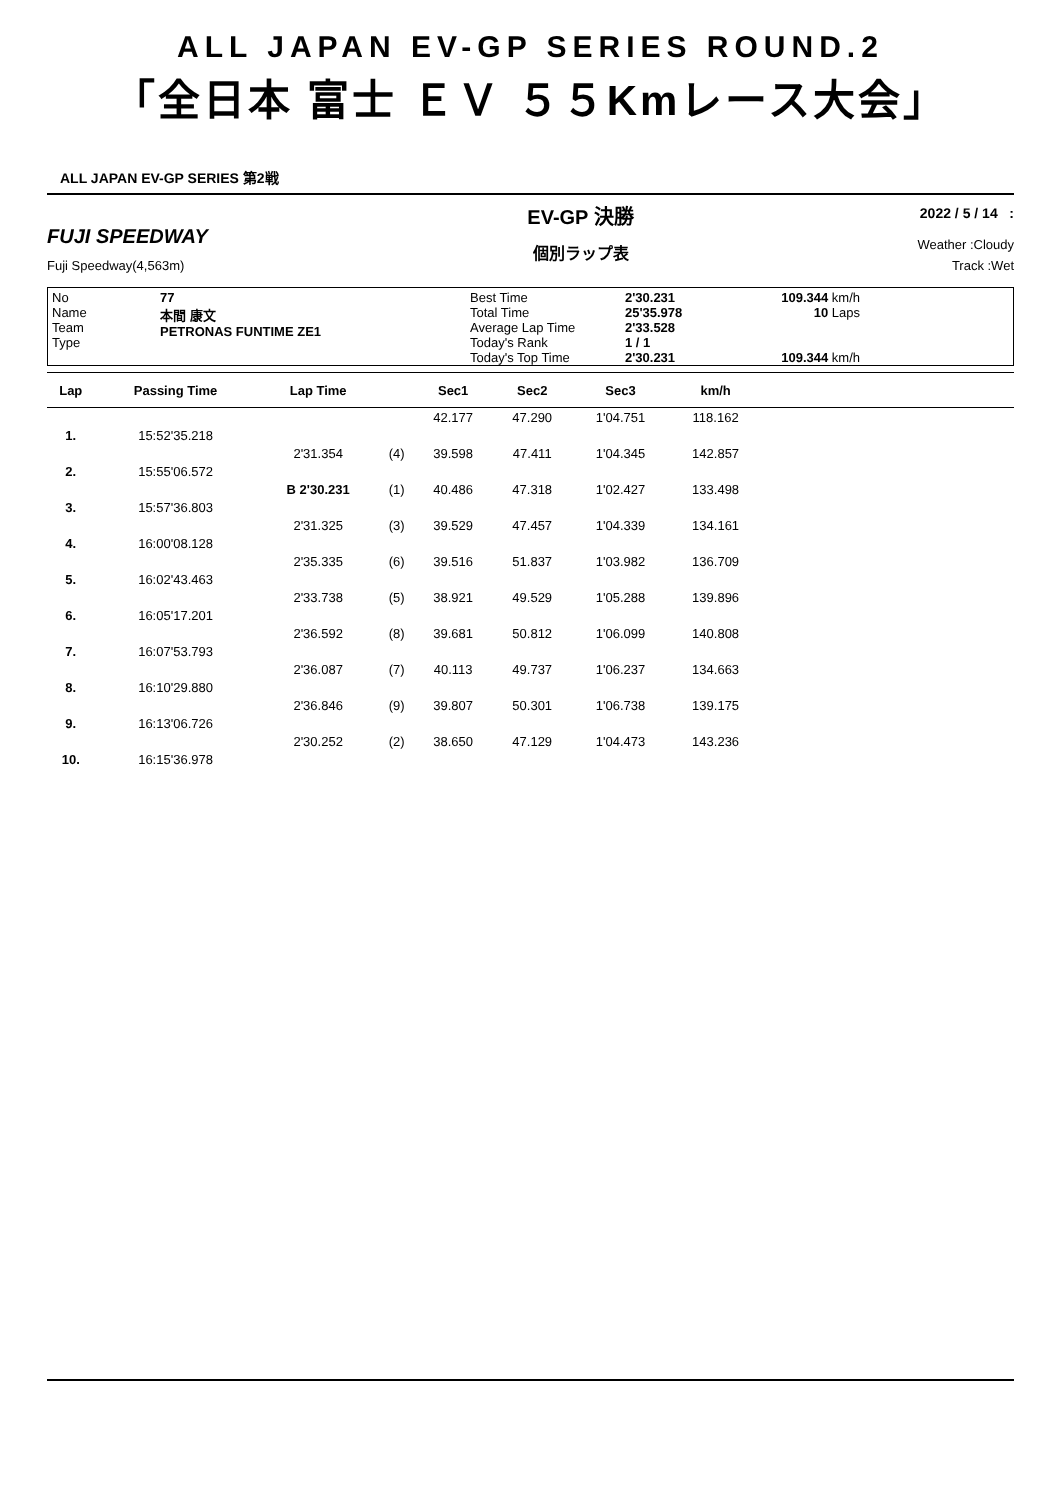ALL JAPAN EV-GP SERIES ROUND.2
「全日本 富士 ＥＶ ５５Kmレース大会」
ALL JAPAN EV-GP SERIES 第2戦
FUJI SPEEDWAY
Fuji Speedway(4,563m)
EV-GP 決勝
個別ラップ表
2022 / 5 / 14 :
Weather :Cloudy
Track :Wet
No
Name
Team
Type
77
本間 康文
PETRONAS FUNTIME ZE1
Best Time
Total Time
Average Lap Time
Today's Rank
Today's Top Time
2'30.231
25'35.978
2'33.528
1 / 1
2'30.231
109.344 km/h
10 Laps
109.344 km/h
| Lap | Passing Time | Lap Time | | Sec1 | Sec2 | Sec3 | km/h | |
| --- | --- | --- | --- | --- | --- | --- | --- | --- |
| | | | | 42.177 | 47.290 | 1'04.751 | 118.162 | |
| 1. | 15:52'35.218 | | | | | | | |
| | | 2'31.354 | (4) | 39.598 | 47.411 | 1'04.345 | 142.857 | |
| 2. | 15:55'06.572 | | | | | | | |
| | | B 2'30.231 | (1) | 40.486 | 47.318 | 1'02.427 | 133.498 | |
| 3. | 15:57'36.803 | | | | | | | |
| | | 2'31.325 | (3) | 39.529 | 47.457 | 1'04.339 | 134.161 | |
| 4. | 16:00'08.128 | | | | | | | |
| | | 2'35.335 | (6) | 39.516 | 51.837 | 1'03.982 | 136.709 | |
| 5. | 16:02'43.463 | | | | | | | |
| | | 2'33.738 | (5) | 38.921 | 49.529 | 1'05.288 | 139.896 | |
| 6. | 16:05'17.201 | | | | | | | |
| | | 2'36.592 | (8) | 39.681 | 50.812 | 1'06.099 | 140.808 | |
| 7. | 16:07'53.793 | | | | | | | |
| | | 2'36.087 | (7) | 40.113 | 49.737 | 1'06.237 | 134.663 | |
| 8. | 16:10'29.880 | | | | | | | |
| | | 2'36.846 | (9) | 39.807 | 50.301 | 1'06.738 | 139.175 | |
| 9. | 16:13'06.726 | | | | | | | |
| | | 2'30.252 | (2) | 38.650 | 47.129 | 1'04.473 | 143.236 | |
| 10. | 16:15'36.978 | | | | | | | |